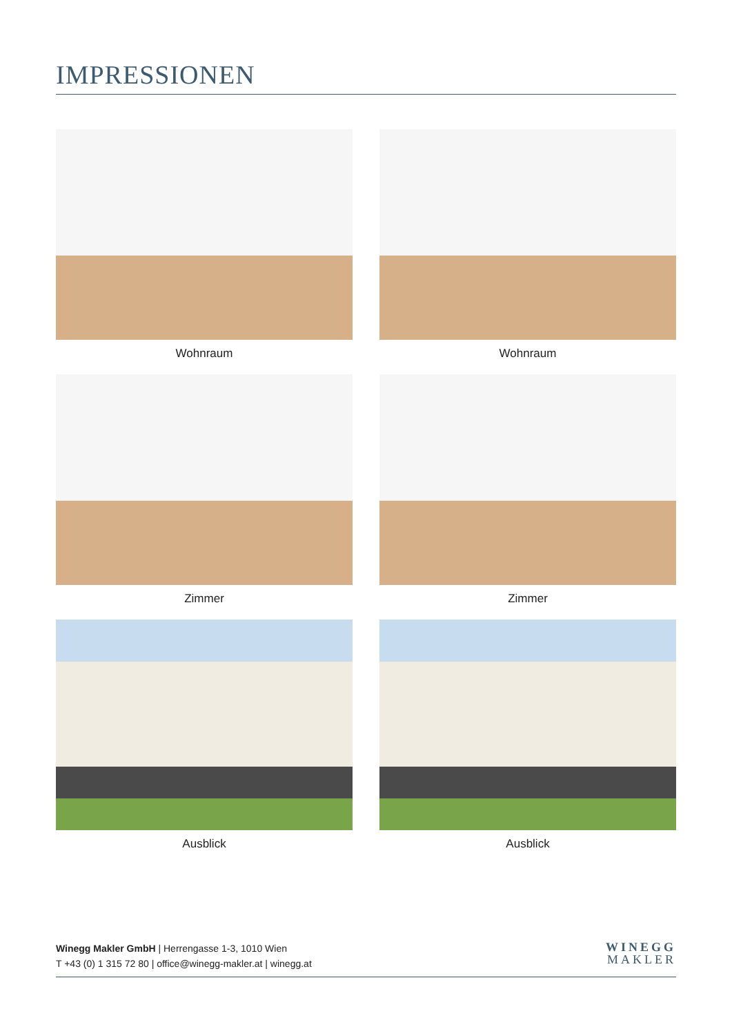IMPRESSIONEN
Wohnraum
Wohnraum
Zimmer
Zimmer
Ausblick
Ausblick
Winegg Makler GmbH | Herrengasse 1-3, 1010 Wien
T +43 (0) 1 315 72 80 | office@winegg-makler.at | winegg.at
WINEGG
MAKLER